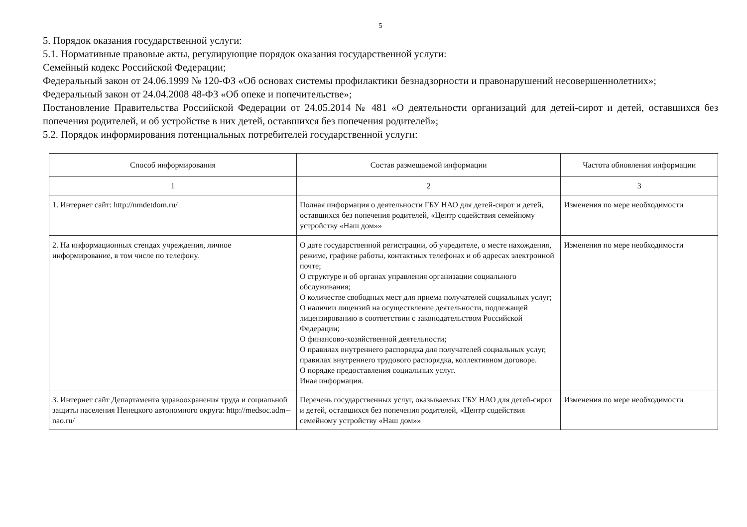5
5. Порядок оказания государственной услуги:
5.1. Нормативные правовые акты, регулирующие порядок оказания государственной услуги:
Семейный кодекс Российской Федерации;
Федеральный закон от 24.06.1999 № 120-ФЗ «Об основах системы профилактики безнадзорности и правонарушений несовершеннолетних»;
Федеральный закон от 24.04.2008 48-ФЗ «Об опеке и попечительстве»;
Постановление Правительства Российской Федерации от 24.05.2014 № 481 «О деятельности организаций для детей-сирот и детей, оставшихся без попечения родителей, и об устройстве в них детей, оставшихся без попечения родителей»;
5.2. Порядок информирования потенциальных потребителей государственной услуги:
| Способ информирования | Состав размещаемой информации | Частота обновления информации |
| --- | --- | --- |
| 1 | 2 | 3 |
| 1. Интернет сайт: http://nmdetdom.ru/ | Полная информация о деятельности ГБУ НАО для детей-сирот и детей, оставшихся без попечения родителей, «Центр содействия семейному устройству «Наш дом»» | Изменения по мере необходимости |
| 2. На информационных стендах учреждения, личное информирование, в том числе по телефону. | О дате государственной регистрации, об учредителе, о месте нахождения, режиме, графике работы, контактных телефонах и об адресах электронной почте; О структуре и об органах управления организации социального обслуживания; О количестве свободных мест для приема получателей социальных услуг; О наличии лицензий на осуществление деятельности, подлежащей лицензированию в соответствии с законодательством Российской Федерации; О финансово-хозяйственной деятельности; О правилах внутреннего распорядка для получателей социальных услуг, правилах внутреннего трудового распорядка, коллективном договоре. О порядке предоставления социальных услуг. Иная информация. | Изменения по мере необходимости |
| 3. Интернет сайт Департамента здравоохранения труда и социальной защиты населения Ненецкого автономного округа: http://medsoc.adm--nao.ru/ | Перечень государственных услуг, оказываемых ГБУ НАО для детей-сирот и детей, оставшихся без попечения родителей, «Центр содействия семейному устройству «Наш дом»» | Изменения по мере необходимости |